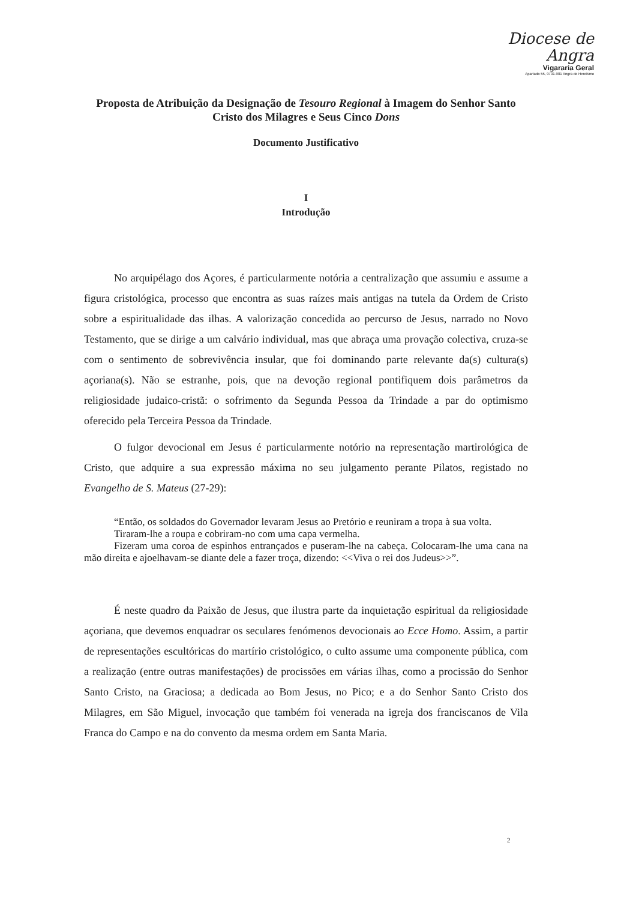Diocese de Angra
Vigararia Geral
Apartado 55, 9701-901 Angra do Heroísmo
Proposta de Atribuição da Designação de Tesouro Regional à Imagem do Senhor Santo Cristo dos Milagres e Seus Cinco Dons
Documento Justificativo
I
Introdução
No arquipélago dos Açores, é particularmente notória a centralização que assumiu e assume a figura cristológica, processo que encontra as suas raízes mais antigas na tutela da Ordem de Cristo sobre a espiritualidade das ilhas. A valorização concedida ao percurso de Jesus, narrado no Novo Testamento, que se dirige a um calvário individual, mas que abraça uma provação colectiva, cruza-se com o sentimento de sobrevivência insular, que foi dominando parte relevante da(s) cultura(s) açoriana(s). Não se estranhe, pois, que na devoção regional pontifiquem dois parâmetros da religiosidade judaico-cristã: o sofrimento da Segunda Pessoa da Trindade a par do optimismo oferecido pela Terceira Pessoa da Trindade.
O fulgor devocional em Jesus é particularmente notório na representação martirológica de Cristo, que adquire a sua expressão máxima no seu julgamento perante Pilatos, registado no Evangelho de S. Mateus (27-29):
“Então, os soldados do Governador levaram Jesus ao Pretório e reuniram a tropa à sua volta.
Tiraram-lhe a roupa e cobriram-no com uma capa vermelha.
Fizeram uma coroa de espinhos entrançados e puseram-lhe na cabeça. Colocaram-lhe uma cana na mão direita e ajoelhavam-se diante dele a fazer troça, dizendo: <<Viva o rei dos Judeus>>”.
É neste quadro da Paixão de Jesus, que ilustra parte da inquietação espiritual da religiosidade açoriana, que devemos enquadrar os seculares fenómenos devocionais ao Ecce Homo. Assim, a partir de representações escultóricas do martírio cristológico, o culto assume uma componente pública, com a realização (entre outras manifestações) de procissões em várias ilhas, como a procissão do Senhor Santo Cristo, na Graciosa; a dedicada ao Bom Jesus, no Pico; e a do Senhor Santo Cristo dos Milagres, em São Miguel, invocação que também foi venerada na igreja dos franciscanos de Vila Franca do Campo e na do convento da mesma ordem em Santa Maria.
2